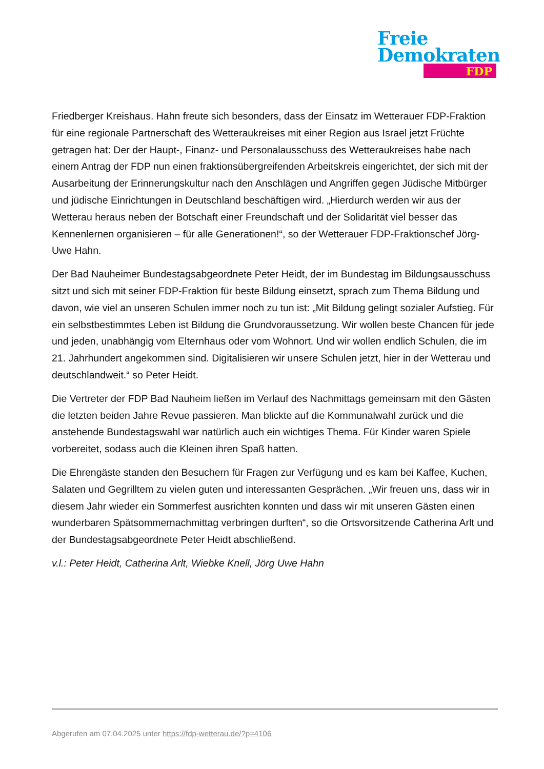Freie
Demokraten
FDP
Friedberger Kreishaus. Hahn freute sich besonders, dass der Einsatz im Wetterauer FDP-Fraktion für eine regionale Partnerschaft des Wetteraukreises mit einer Region aus Israel jetzt Früchte getragen hat: Der der Haupt-, Finanz- und Personalausschuss des Wetteraukreises habe nach einem Antrag der FDP nun einen fraktionsübergreifenden Arbeitskreis eingerichtet, der sich mit der Ausarbeitung der Erinnerungskultur nach den Anschlägen und Angriffen gegen Jüdische Mitbürger und jüdische Einrichtungen in Deutschland beschäftigen wird. „Hierdurch werden wir aus der Wetterau heraus neben der Botschaft einer Freundschaft und der Solidarität viel besser das Kennenlernen organisieren – für alle Generationen!“, so der Wetterauer FDP-Fraktionschef Jörg-Uwe Hahn.
Der Bad Nauheimer Bundestagsabgeordnete Peter Heidt, der im Bundestag im Bildungsausschuss sitzt und sich mit seiner FDP-Fraktion für beste Bildung einsetzt, sprach zum Thema Bildung und davon, wie viel an unseren Schulen immer noch zu tun ist: „Mit Bildung gelingt sozialer Aufstieg. Für ein selbstbestimmtes Leben ist Bildung die Grundvoraussetzung. Wir wollen beste Chancen für jede und jeden, unabhängig vom Elternhaus oder vom Wohnort. Und wir wollen endlich Schulen, die im 21. Jahrhundert angekommen sind. Digitalisieren wir unsere Schulen jetzt, hier in der Wetterau und deutschlandweit.“ so Peter Heidt.
Die Vertreter der FDP Bad Nauheim ließen im Verlauf des Nachmittags gemeinsam mit den Gästen die letzten beiden Jahre Revue passieren. Man blickte auf die Kommunalwahl zurück und die anstehende Bundestagswahl war natürlich auch ein wichtiges Thema. Für Kinder waren Spiele vorbereitet, sodass auch die Kleinen ihren Spaß hatten.
Die Ehrengäste standen den Besuchern für Fragen zur Verfügung und es kam bei Kaffee, Kuchen, Salaten und Gegrilltem zu vielen guten und interessanten Gesprächen. „Wir freuen uns, dass wir in diesem Jahr wieder ein Sommerfest ausrichten konnten und dass wir mit unseren Gästen einen wunderbaren Spätsommernachmittag verbringen durften“, so die Ortsvorsitzende Catherina Arlt und der Bundestagsabgeordnete Peter Heidt abschließend.
v.l.: Peter Heidt, Catherina Arlt, Wiebke Knell, Jörg Uwe Hahn
Abgerufen am 07.04.2025 unter https://fdp-wetterau.de/?p=4106